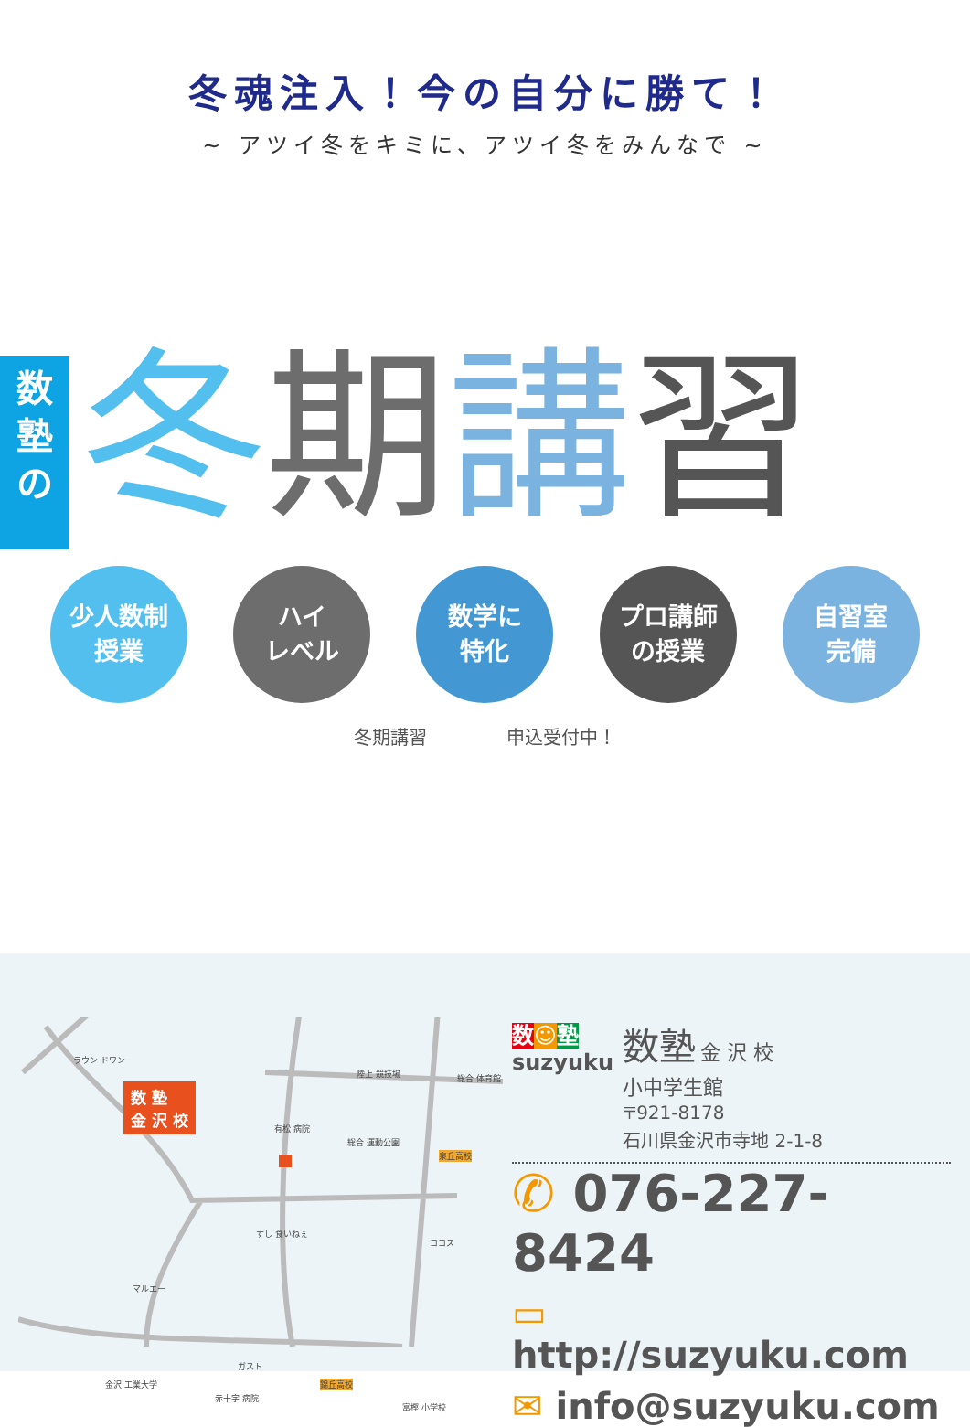冬魂注入！今の自分に勝て！
~ アツイ冬をキミに、アツイ冬をみんなで ~
数
塾
の
冬期講習
少人数制
授業
ハイ
レベル
数学に
特化
プロ講師
の授業
自習室
完備
冬期講習 申込受付中！
数 塾
金 沢 校
ラウン ドワン
陸上 競技場 総合 体育館
有松 病院
総合 運動公園
泉丘高校
すし 食いねぇ
ココス
マルエー
ガスト
金沢 工業大学
赤十字 病院
錦丘高校
富樫 小学校
数☺塾
suzyuku
数塾 金 沢 校
小中学生館
〒921-8178
石川県金沢市寺地 2-1-8
✆ 076-227-8424
▭ http://suzyuku.com
✉ info@suzyuku.com